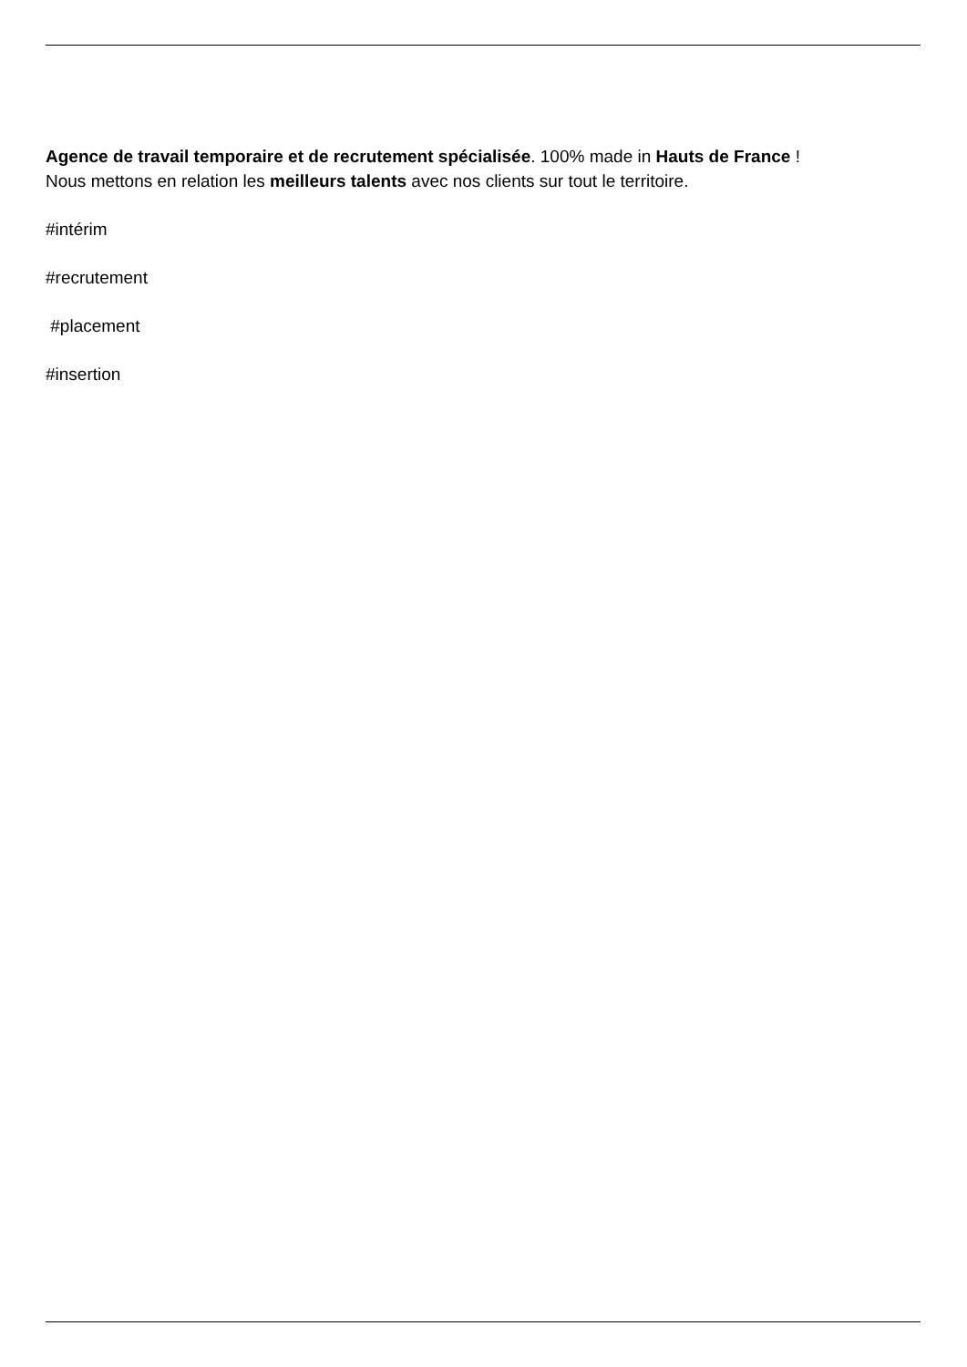Agence de travail temporaire et de recrutement spécialisée. 100% made in Hauts de France !
Nous mettons en relation les meilleurs talents avec nos clients sur tout le territoire.
#intérim
#recrutement
#placement
#insertion